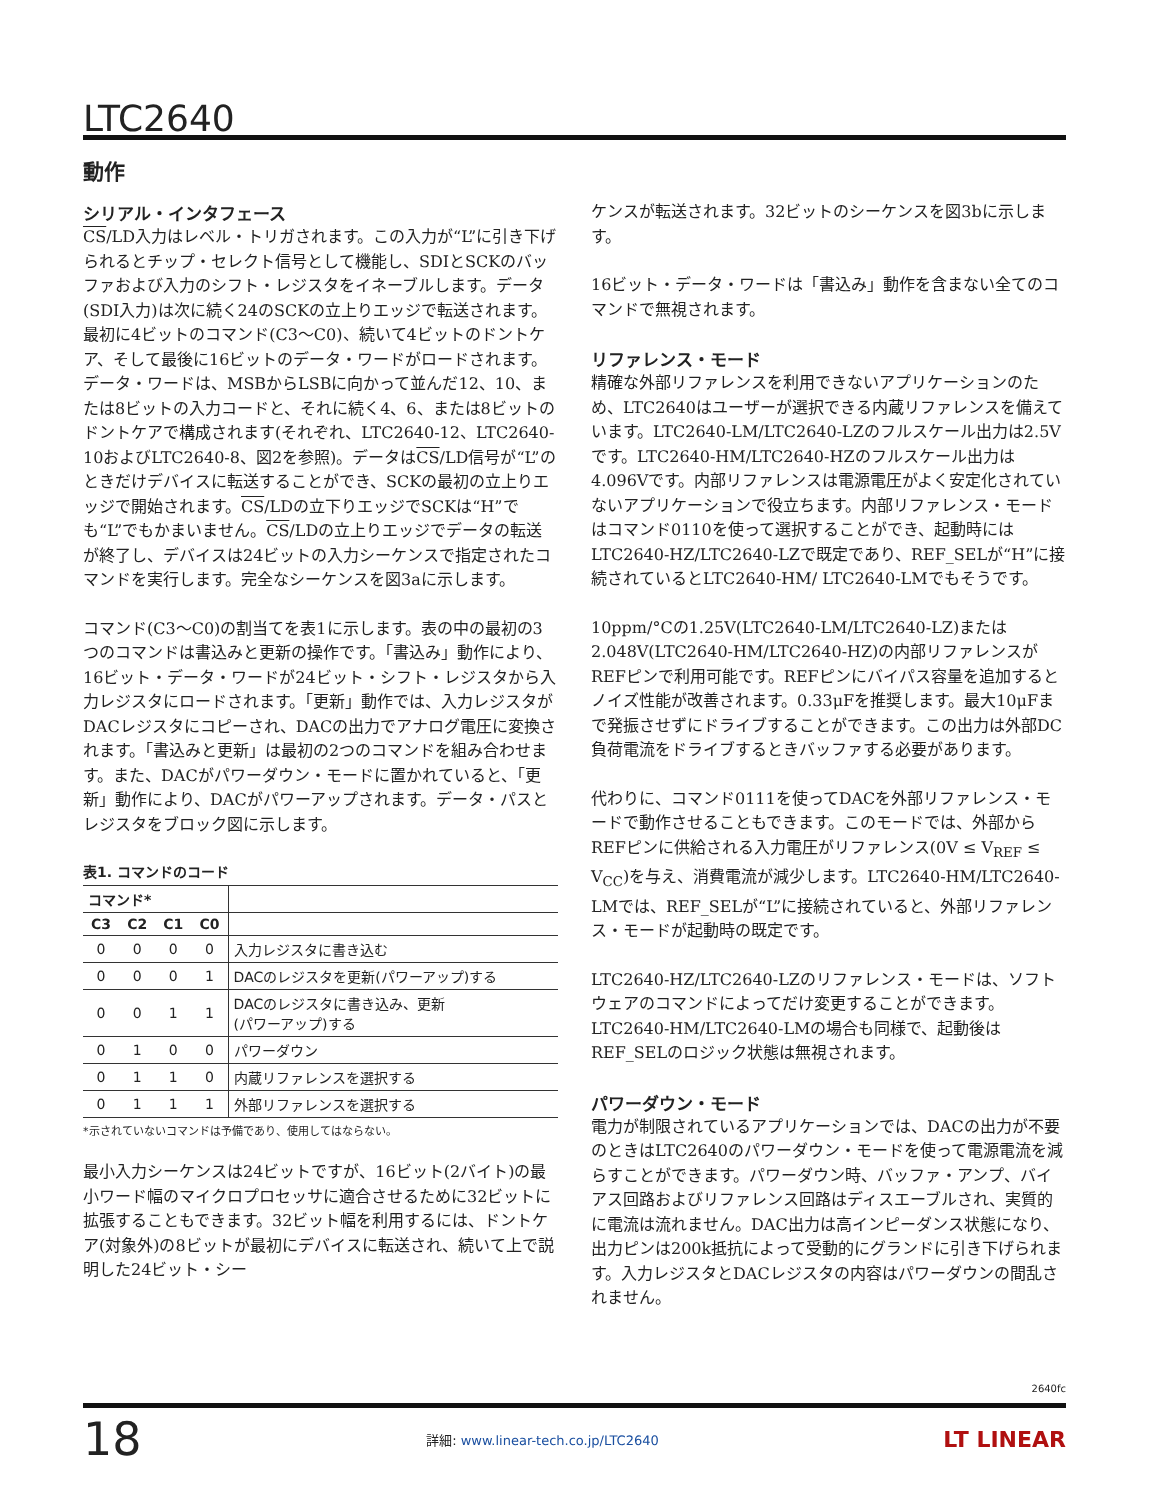LTC2640
動作
シリアル・インタフェース
CS/LD入力はレベル・トリガされます。この入力が“L”に引き下げられるとチップ・セレクト信号として機能し、SDIとSCKのバッファおよび入力のシフト・レジスタをイネーブルします。データ(SDI入力)は次に続く24のSCKの立上りエッジで転送されます。最初に4ビットのコマンド(C3〜C0)、続いて4ビットのドントケア、そして最後に16ビットのデータ・ワードがロードされます。データ・ワードは、MSBからLSBに向かって並んだ12、10、または8ビットの入力コードと、それに続く4、6、または8ビットのドントケアで構成されます(それぞれ、LTC2640-12、LTC2640-10およびLTC2640-8、図2を参照)。データはCS/LD信号が“L”のときだけデバイスに転送することができ、SCKの最初の立上りエッジで開始されます。CS/LDの立下りエッジでSCKは“H”でも“L”でもかまいません。CS/LDの立上りエッジでデータの転送が終了し、デバイスは24ビットの入力シーケンスで指定されたコマンドを実行します。完全なシーケンスを図3aに示します。
コマンド(C3〜C0)の割当てを表1に示します。表の中の最初の3つのコマンドは書込みと更新の操作です。「書込み」動作により、16ビット・データ・ワードが24ビット・シフト・レジスタから入力レジスタにロードされます。「更新」動作では、入力レジスタがDACレジスタにコピーされ、DACの出力でアナログ電圧に変換されます。「書込みと更新」は最初の2つのコマンドを組み合わせます。また、DACがパワーダウン・モードに置かれていると、「更新」動作により、DACがパワーアップされます。データ・パスとレジスタをブロック図に示します。
表1. コマンドのコード
| コマンド* | | | | |
| C3 | C2 | C1 | C0 | |
| 0 | 0 | 0 | 0 | 入力レジスタに書き込む |
| 0 | 0 | 0 | 1 | DACのレジスタを更新(パワーアップ)する |
| 0 | 0 | 1 | 1 | DACのレジスタに書き込み、更新 (パワーアップ)する |
| 0 | 1 | 0 | 0 | パワーダウン |
| 0 | 1 | 1 | 0 | 内蔵リファレンスを選択する |
| 0 | 1 | 1 | 1 | 外部リファレンスを選択する |
*示されていないコマンドは予備であり、使用してはならない。
最小入力シーケンスは24ビットですが、16ビット(2バイト)の最小ワード幅のマイクロプロセッサに適合させるために32ビットに拡張することもできます。32ビット幅を利用するには、ドントケア(対象外)の8ビットが最初にデバイスに転送され、続いて上で説明した24ビット・シー
ケンスが転送されます。32ビットのシーケンスを図3bに示します。
16ビット・データ・ワードは「書込み」動作を含まない全てのコマンドで無視されます。
リファレンス・モード
精確な外部リファレンスを利用できないアプリケーションのため、LTC2640はユーザーが選択できる内蔵リファレンスを備えています。LTC2640-LM/LTC2640-LZのフルスケール出力は2.5Vです。LTC2640-HM/LTC2640-HZのフルスケール出力は4.096Vです。内部リファレンスは電源電圧がよく安定化されていないアプリケーションで役立ちます。内部リファレンス・モードはコマンド0110を使って選択することができ、起動時にはLTC2640-HZ/LTC2640-LZで既定であり、REF_SELが“H”に接続されているとLTC2640-HM/ LTC2640-LMでもそうです。
10ppm/°Cの1.25V(LTC2640-LM/LTC2640-LZ)または2.048V(LTC2640-HM/LTC2640-HZ)の内部リファレンスがREFピンで利用可能です。REFピンにバイパス容量を追加するとノイズ性能が改善されます。0.33μFを推奨します。最大10μFまで発振させずにドライブすることができます。この出力は外部DC負荷電流をドライブするときバッファする必要があります。
代わりに、コマンド0111を使ってDACを外部リファレンス・モードで動作させることもできます。このモードでは、外部からREFピンに供給される入力電圧がリファレンス(0V ≤ V<sub>REF</sub> ≤ V<sub>CC</sub>)を与え、消費電流が減少します。LTC2640-HM/LTC2640-LMでは、REF_SELが“L”に接続されていると、外部リファレンス・モードが起動時の既定です。
LTC2640-HZ/LTC2640-LZのリファレンス・モードは、ソフトウェアのコマンドによってだけ変更することができます。LTC2640-HM/LTC2640-LMの場合も同様で、起動後はREF_SELのロジック状態は無視されます。
パワーダウン・モード
電力が制限されているアプリケーションでは、DACの出力が不要のときはLTC2640のパワーダウン・モードを使って電源電流を減らすことができます。パワーダウン時、バッファ・アンプ、バイアス回路およびリファレンス回路はディスエーブルされ、実質的に電流は流れません。DAC出力は高インピーダンス状態になり、出力ピンは200k抵抗によって受動的にグランドに引き下げられます。入力レジスタとDACレジスタの内容はパワーダウンの間乱されません。
2640fc
18 詳細: www.linear-tech.co.jp/LTC2640 LT LINEAR